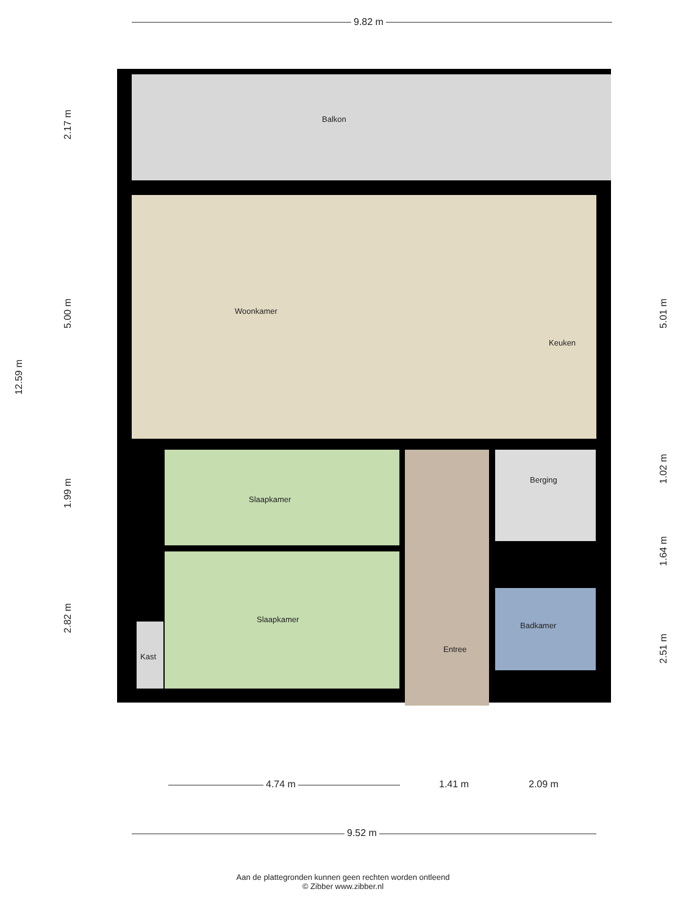Balkon
Woonkamer
Keuken
Slaapkamer
Berging
Slaapkamer
Badkamer
Kast
Entree
9.82 m
12.59 m
2.17 m
5.00 m
1.99 m
2.82 m
5.01 m
1.02 m
1.64 m
2.51 m
4.74 m 1.41 m 2.09 m
9.52 m
Aan de plattegronden kunnen geen rechten worden ontleend
© Zibber www.zibber.nl